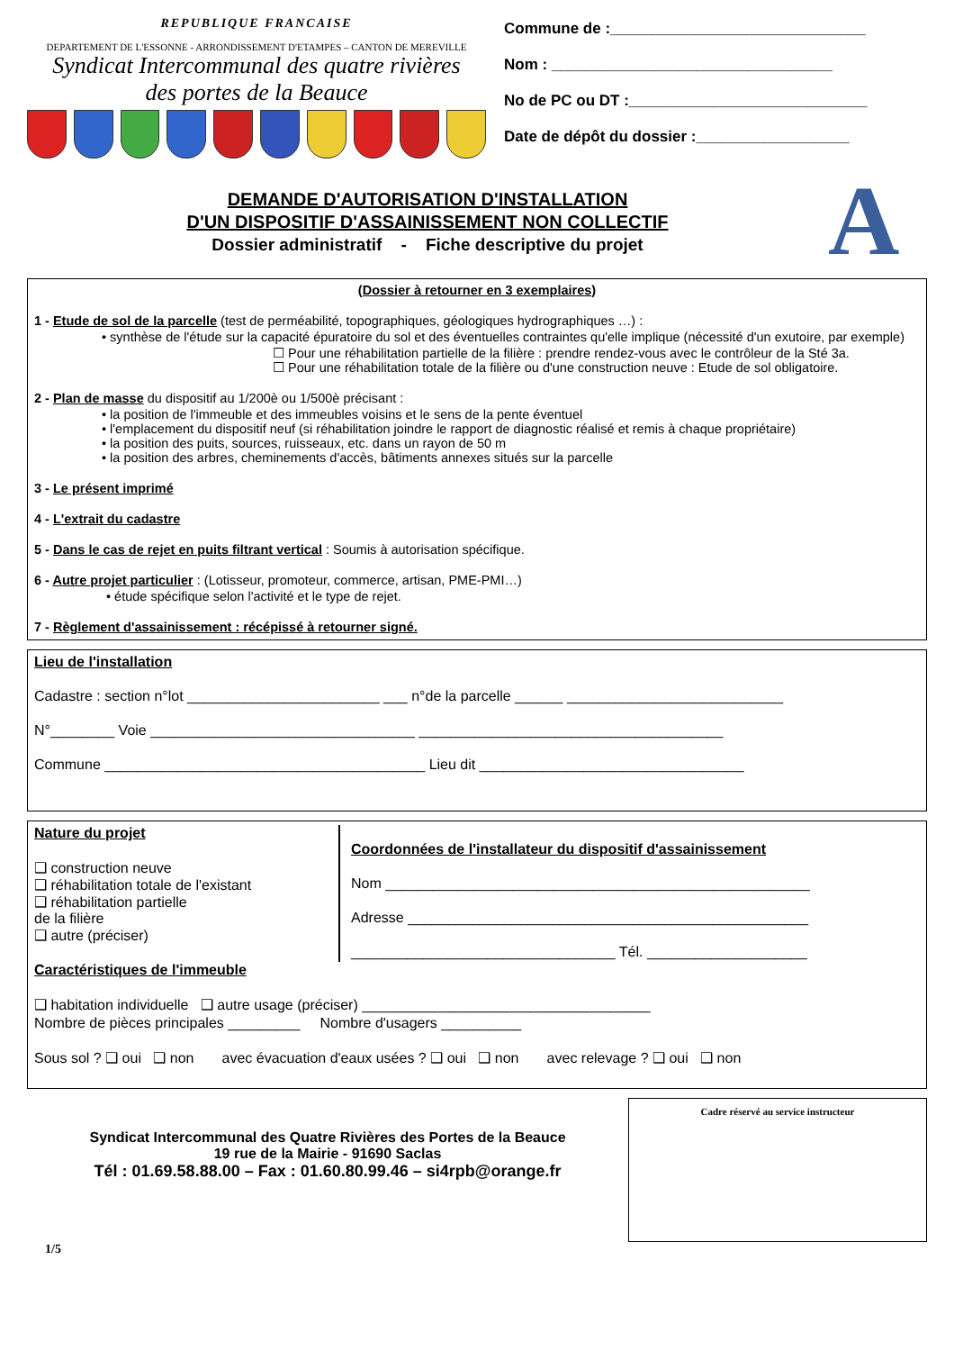REPUBLIQUE FRANCAISE
DEPARTEMENT DE L'ESSONNE - ARRONDISSEMENT D'ETAMPES – CANTON DE MEREVILLE
Syndicat Intercommunal des quatre rivières
des portes de la Beauce
Commune de :______________________________
Nom : _________________________________
No de PC ou DT :____________________________
Date de dépôt du dossier :__________________
DEMANDE D'AUTORISATION D'INSTALLATION
D'UN DISPOSITIF D'ASSAINISSEMENT NON COLLECTIF
Dossier administratif - Fiche descriptive du projet
A
(Dossier à retourner en 3 exemplaires)
1 - Etude de sol de la parcelle (test de perméabilité, topographiques, géologiques hydrographiques …) :
• synthèse de l'étude sur la capacité épuratoire du sol et des éventuelles contraintes qu'elle implique (nécessité d'un exutoire, par exemple)
☐ Pour une réhabilitation partielle de la filière : prendre rendez-vous avec le contrôleur de la Sté 3a.
☐ Pour une réhabilitation totale de la filière ou d'une construction neuve : Etude de sol obligatoire.
2 - Plan de masse du dispositif au 1/200è ou 1/500è précisant :
• la position de l'immeuble et des immeubles voisins et le sens de la pente éventuel
• l'emplacement du dispositif neuf (si réhabilitation joindre le rapport de diagnostic réalisé et remis à chaque propriétaire)
• la position des puits, sources, ruisseaux, etc. dans un rayon de 50 m
• la position des arbres, cheminements d'accès, bâtiments annexes situés sur la parcelle
3 - Le présent imprimé
4 - L'extrait du cadastre
5 - Dans le cas de rejet en puits filtrant vertical : Soumis à autorisation spécifique.
6 - Autre projet particulier : (Lotisseur, promoteur, commerce, artisan, PME-PMI…)
• étude spécifique selon l'activité et le type de rejet.
7 - Règlement d'assainissement : récépissé à retourner signé.
Lieu de l'installation
Cadastre : section n°lot ________________________ ___ n°de la parcelle ______ ___________________________
N°________ Voie _________________________________ ______________________________________
Commune ________________________________________ Lieu dit _________________________________
Nature du projet
❑ construction neuve
❑ réhabilitation totale de l'existant
❑ réhabilitation partielle
de la filière
❑ autre (préciser)
Coordonnées de l'installateur du dispositif d'assainissement
Nom _____________________________________________________
Adresse __________________________________________________
_________________________________ Tél. ____________________
Caractéristiques de l'immeuble
❑ habitation individuelle ❑ autre usage (préciser) ____________________________________
Nombre de pièces principales _________ Nombre d'usagers __________
Sous sol ? ❑ oui ❑ non avec évacuation d'eaux usées ? ❑ oui ❑ non avec relevage ? ❑ oui ❑ non
Syndicat Intercommunal des Quatre Rivières des Portes de la Beauce
19 rue de la Mairie - 91690 Saclas
Tél : 01.69.58.88.00 – Fax : 01.60.80.99.46 – si4rpb@orange.fr
Cadre réservé au service instructeur
1/5